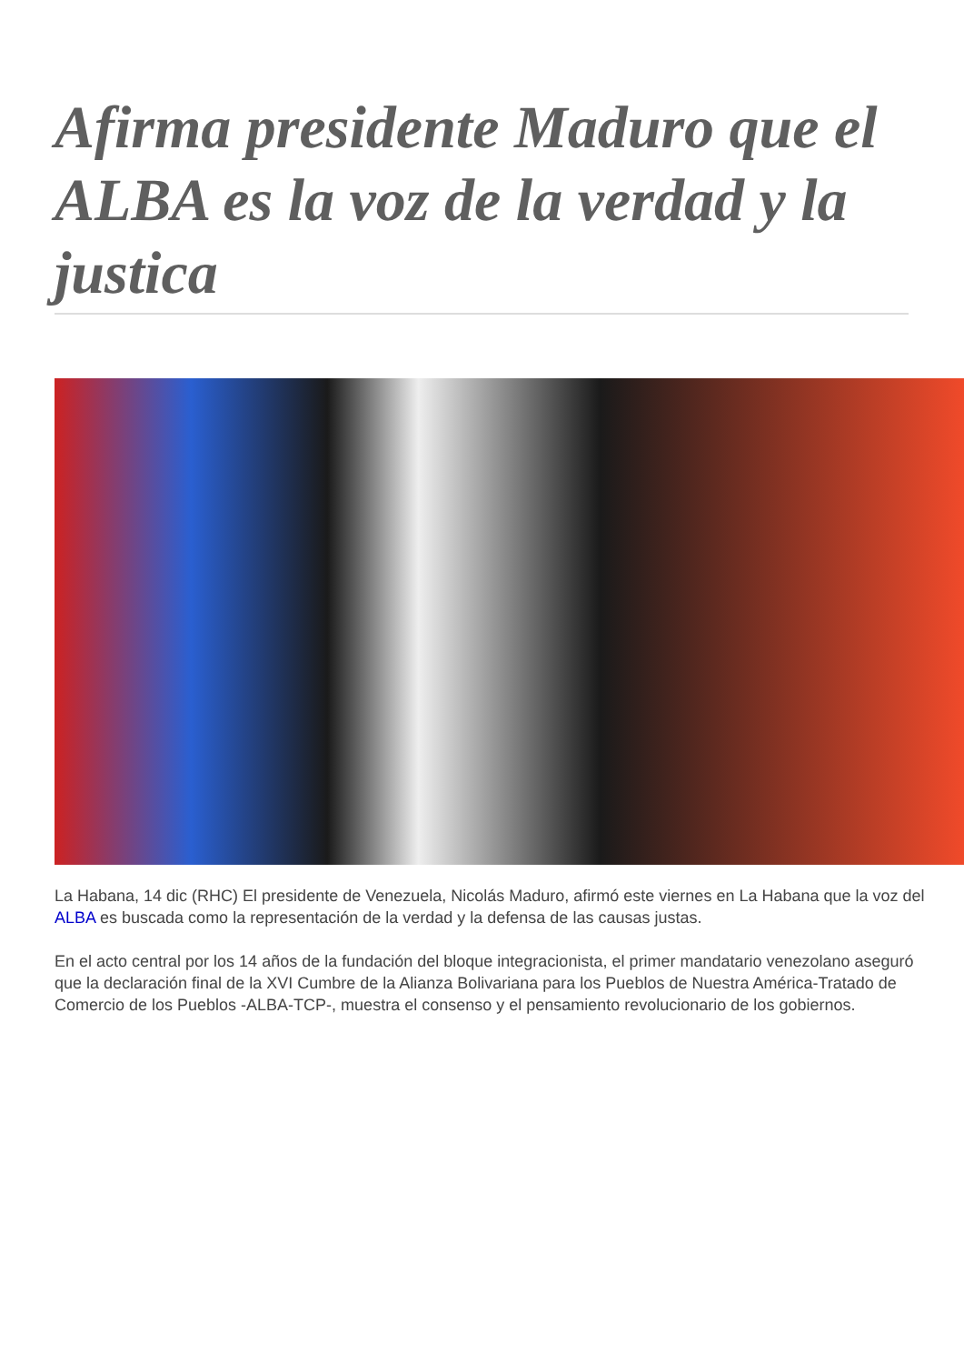Afirma presidente Maduro que el ALBA es la voz de la verdad y la justica
La Habana, 14 dic (RHC) El presidente de Venezuela, Nicolás Maduro, afirmó este viernes en La Habana que la voz del ALBA es buscada como la representación de la verdad y la defensa de las causas justas.
En el acto central por los 14 años de la fundación del bloque integracionista, el primer mandatario venezolano aseguró que la declaración final de la XVI Cumbre de la Alianza Bolivariana para los Pueblos de Nuestra América-Tratado de Comercio de los Pueblos -ALBA-TCP-, muestra el consenso y el pensamiento revolucionario de los gobiernos.